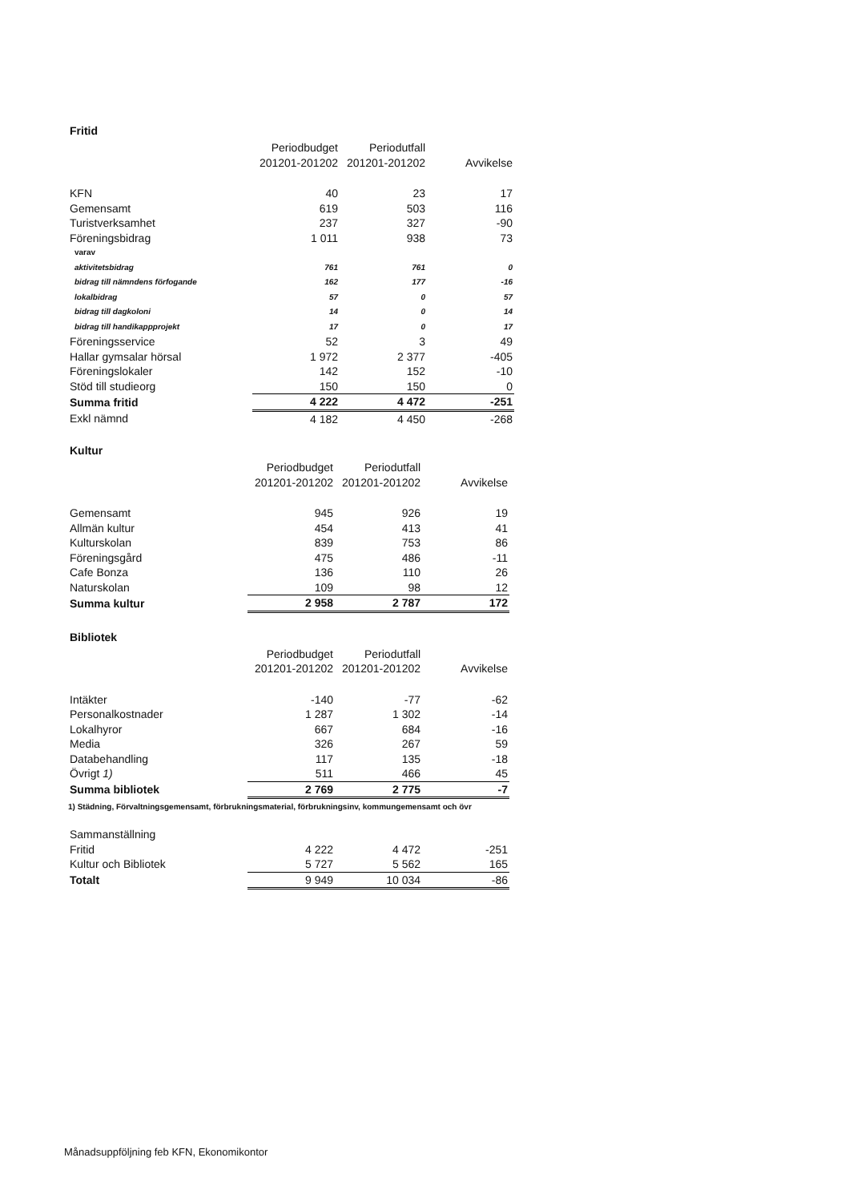Fritid
| | Periodbudget 201201-201202 | Periodutfall 201201-201202 | Avvikelse |
| --- | --- | --- | --- |
| KFN | 40 | 23 | 17 |
| Gemensamt | 619 | 503 | 116 |
| Turistverksamhet | 237 | 327 | -90 |
| Föreningsbidrag | 1 011 | 938 | 73 |
| varav | | | |
| aktivitetsbidrag | 761 | 761 | 0 |
| bidrag till nämndens förfogande | 162 | 177 | -16 |
| lokalbidrag | 57 | 0 | 57 |
| bidrag till dagkoloni | 14 | 0 | 14 |
| bidrag till handikappprojekt | 17 | 0 | 17 |
| Föreningsservice | 52 | 3 | 49 |
| Hallar gymsalar hörsal | 1 972 | 2 377 | -405 |
| Föreningslokaler | 142 | 152 | -10 |
| Stöd till studieorg | 150 | 150 | 0 |
| Summa fritid | 4 222 | 4 472 | -251 |
| Exkl nämnd | 4 182 | 4 450 | -268 |
Kultur
| | Periodbudget 201201-201202 | Periodutfall 201201-201202 | Avvikelse |
| --- | --- | --- | --- |
| Gemensamt | 945 | 926 | 19 |
| Allmän kultur | 454 | 413 | 41 |
| Kulturskolan | 839 | 753 | 86 |
| Föreningsgård | 475 | 486 | -11 |
| Cafe Bonza | 136 | 110 | 26 |
| Naturskolan | 109 | 98 | 12 |
| Summa kultur | 2 958 | 2 787 | 172 |
Bibliotek
| | Periodbudget 201201-201202 | Periodutfall 201201-201202 | Avvikelse |
| --- | --- | --- | --- |
| Intäkter | -140 | -77 | -62 |
| Personalkostnader | 1 287 | 1 302 | -14 |
| Lokalhyror | 667 | 684 | -16 |
| Media | 326 | 267 | 59 |
| Databehandling | 117 | 135 | -18 |
| Övrigt 1) | 511 | 466 | 45 |
| Summa bibliotek | 2 769 | 2 775 | -7 |
1) Städning, Förvaltningsgemensamt, förbrukningsmaterial, förbrukningsinv, kommungemensamt och övr
| Sammanställning | | | |
| Fritid | 4 222 | 4 472 | -251 |
| Kultur och Bibliotek | 5 727 | 5 562 | 165 |
| Totalt | 9 949 | 10 034 | -86 |
Månadsuppföljning feb KFN, Ekonomikontor